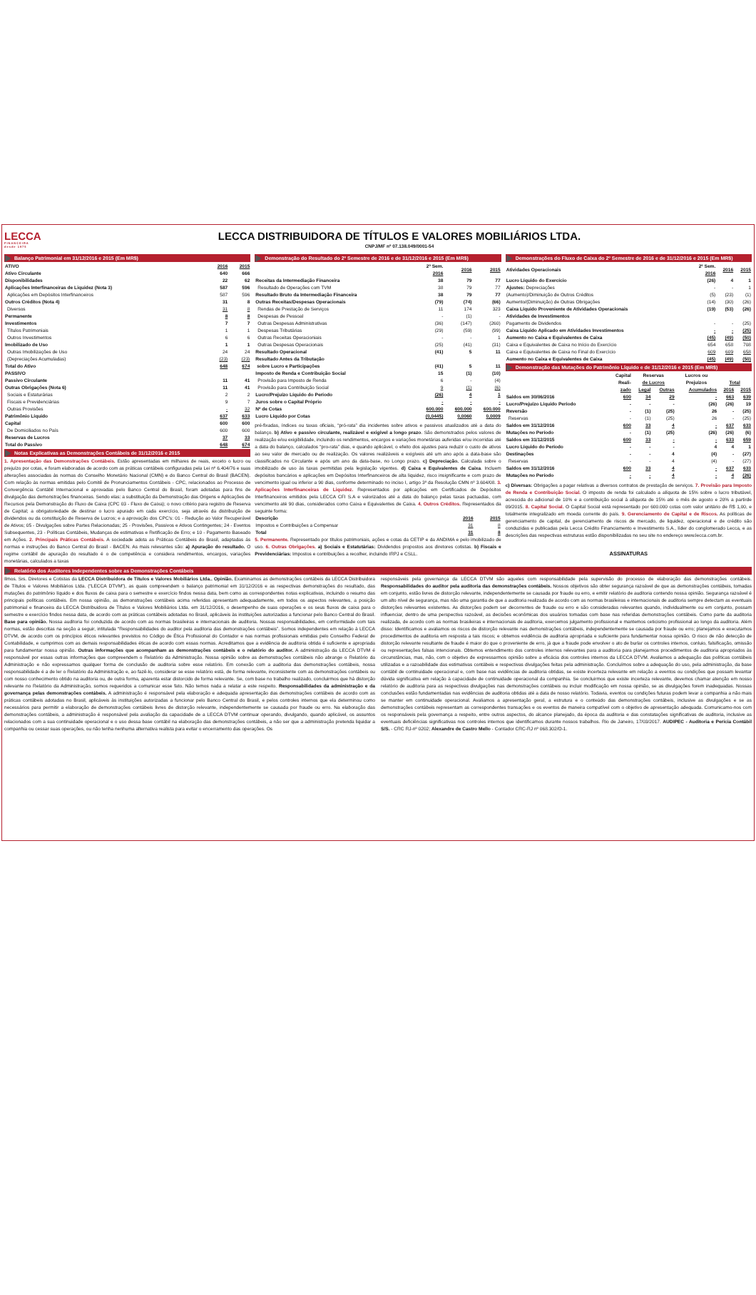LECCA
FINANCEIRA
desde 1975
LECCA DISTRIBUIDORA DE TÍTULOS E VALORES MOBILIÁRIOS LTDA.
CNPJ/MF nº 07.138.049/0001-54
Balanço Patrimonial em 31/12/2016 e 2015 (Em MR$)
| ATIVO | 2016 | 2015 |
| Ativo Circulante | 640 | 666 |
| Disponibilidades | 22 | 62 |
| Aplicações Interfinanceiras de Liquidez (Nota 3) | 587 | 596 |
| Aplicações em Depósitos Interfinanceiros | 587 | 596 |
| Outros Créditos (Nota 4) | 31 | 8 |
| Diversos | 31 | 8 |
| Permanente | 8 | 8 |
| Investimentos | 7 | 7 |
| Títulos Patrimoniais | 1 | 1 |
| Outros Investimentos | 6 | 6 |
| Imobilizado de Uso | 1 | 1 |
| Outras Imobilizações de Uso | 24 | 24 |
| (Depreciações Acumuladas) | (23) | (23) |
| Total do Ativo | 648 | 674 |
| PASSIVO | | |
| Passivo Circulante | 11 | 41 |
| Outras Obrigações (Nota 6) | 11 | 41 |
| Sociais e Estaturárias | 2 | 2 |
| Fiscais e Previdenciárias | 9 | 7 |
| Outras Provisões | - | 32 |
| Patrimônio Líquido | 637 | 633 |
| Capital | 600 | 600 |
| De Domiciliados no País | 600 | 600 |
| Reservas de Lucros | 37 | 33 |
| Total do Passivo | 648 | 674 |
Notas Explicativas as Demonstrações Contábeis de 31/12/2016 e 2015
1. Apresentação das Demonstrações Contábeis. Estão apresentadas em milhares de reais, exceto o lucro ou prejuízo por cotas, e foram elaboradas de acordo com as práticas contábeis configuradas pela Lei nº 6.404/76 e suas alterações associadas às normas do Conselho Monetário Nacional (CMN) e do Banco Central do Brasil (BACEN). Com relação às normas emitidas pelo Comitê de Pronunciamentos Contábeis - CPC, relacionados ao Processo de Convergência Contábil Internacional e aprovadas pelo Banco Central do Brasil, foram adotadas para fins de divulgação das demonstrações financeiras. Sendo elas: a substituição da Demonstração das Origens e Aplicações de Recursos pela Demonstração do Fluxo de Caixa (CPC 03 - Fluxo de Caixa); o novo critério para registro de Reserva de Capital; a obrigatoriedade de destinar o lucro apurado em cada exercício, seja através da distribuição de dividendos ou da constituição de Reserva de Lucros; e a aprovação dos CPC's: 01 - Redução ao Valor Recuperável de Ativos; 05 - Divulgações sobre Partes Relacionadas; 25 - Provisões, Passivos e Ativos Contingentes; 24 - Eventos Subsequentes, 23 - Políticas Contábeis, Mudanças de estimativas e Retificação de Erro; e 10 - Pagamento Baseado em Ações. 2. Principais Práticas Contábeis. A sociedade adota as Práticas Contábeis do Brasil, adaptadas ás normas e instruções do Banco Central do Brasil - BACEN. As mais relevantes são: a) Apuração do resultado. O regime contábil de apuração do resultado é o de competência e considera rendimentos, encargos, variações monetárias, calculados a taxas
Demonstração do Resultado do 2º Semestre de 2016 e de 31/12/2016 e 2015 (Em MR$)
| | 2º Sem. 2016 | 2016 | 2015 |
| Receitas da Intermediação Financeira | 38 | 79 | 77 |
| Resultado de Operações com TVM | 38 | 79 | 77 |
| Resultado Bruto da Intermediação Financeira | 38 | 79 | 77 |
| Outras Receitas/Despesas Operacionais | (79) | (74) | (66) |
| Rendas de Prestação de Serviços | 11 | 174 | 323 |
| Despesas de Pessoal | - | (1) | - |
| Outras Despesas Administrativas | (36) | (147) | (260) |
| Despesas Tributárias | (29) | (59) | (99) |
| Outras Receitas Operacioniais | - | - | 1 |
| Outras Despesas Operacionais | (25) | (41) | (31) |
| Resultado Operacional | (41) | 5 | 11 |
| Resultado Antes da Tributação sobre Lucro e Participações | (41) | 5 | 11 |
| Imposto de Renda e Contribuição Social | 15 | (1) | (10) |
| Provisão para Imposto de Renda | 6 | - | (4) |
| Provisão para Contribuição Social | 9 | (1) | (6) |
| Lucro/Prejuízo Líquido do Período | (26) | 4 | 1 |
| Juros sobre o Capital Próprio | - | - | - |
| Nº de Cotas | 600.000 | 600.000 | 600.000 |
| Lucro Líquido por Cotas | (0,0445) | 0,0060 | 0,0009 |
pré-fixadas, índices ou taxas oficiais, “pró-rata” dia incidentes sobre ativos e passivos atualizados até a data do balanço. b) Ativo e passivo circulante, realizável e exigível a longo prazo. São demonstrados pelos valores de realização e/ou exigibilidade, incluindo os rendimentos, encargos e variações monetárias auferidas e/ou incorridas até a data do balanço, calculados “pro-rata” dias, e quando aplicável, o efeito dos ajustes para reduzir o custo de ativos ao seu valor de mercado ou de realização. Os valores realizáveis e exigíveis até um ano após a data-base são classificados no Circulante e após um ano da data-base, no Longo prazo. c) Depreciação. Calculada sobre o imobilizado de uso às taxas permitidas pela legislação vigentes. d) Caixa e Equivalentes de Caixa. Incluem depósitos bancários e aplicações em Depósitos Interfinanceiros de alta liquidez, risco insignificante e com prazo de vencimento igual ou inferior a 90 dias, conforme determinado no inciso I, artigo 3º da Resolução CMN nº 3.604/08. 3. Aplicações Interfinanceiras de Liquidez. Representados por aplicações em Certificados de Depósitos Interfinanceiros emitidos pela LECCA CFI S.A e valorizados até a data do balanço pelas taxas pactuadas, com vencimento até 90 dias, considerados como Caixa e Equivalentes de Caixa. 4. Outros Créditos. Representados da seguinte forma:
| Descrição | 2016 | 2015 |
| Impostos e Contribuições a Compensar | 31 | 8 |
| Total | 31 | 8 |
5. Permanente. Representado por títulos patrimoniais, ações e cotas da CETIP e da ANDIMA e pelo imobilizado de uso. 6. Outras Obrigações. a) Sociais e Estatutárias: Dividendos propostos aos diretores cotistas. b) Fiscais e Previdenciárias: Impostos e contribuições a recolher, incluindo IRPJ e CSLL.
Demonstrações do Fluxo de Caixa do 2º Semestre de 2016 e de 31/12/2016 e 2015 (Em MR$)
| Atividades Operacionais | 2º Sem. 2016 | 2016 | 2015 |
| Lucro Líquido do Exercício | (26) | 4 | 1 |
| Ajustes: Depreciações | - | - | 1 |
| (Aumento)/Diminuição de Outros Créditos | (5) | (23) | (1) |
| Aumento/(Diminuição) de Outras Obrigações | (14) | (30) | (26) |
| Caixa Líquido Proveniente de Atividades Operacionais | (19) | (53) | (26) |
| Atividades de Investimentos | | | |
| Pagamento de Dividendos | - | - | (25) |
| Caixa Líquido Aplicado em Atividades Investimentos | - | - | (25) |
| Aumento no Caixa e Equivalentes de Caixa | (45) | (49) | (50) |
| Caixa e Equivalentes de Caixa no Início do Exercício | 654 | 658 | 708 |
| Caixa e Equivalentes de Caixa no Final do Exercício | 609 | 609 | 658 |
| Aumento no Caixa e Equivalentes de Caixa | (45) | (49) | (50) |
Demonstração das Mutações do Patrimônio Líquido e de 31/12/2016 e 2015 (Em MR$)
| | Capital | Reservas | | Lucros ou | | |
| | Reali- | de Lucros | | Prejuízos | Total | |
| | zado | Legal | Outras | Acumulados | 2016 | 2015 |
| Saldos em 30/06/2016 | 600 | 34 | 29 | - | 663 | 639 |
| Lucro/Prejuízo Líquido Período | - | - | - | (26) | (26) | 19 |
| Reversão | - | (1) | (25) | 26 | - | (25) |
| Reservas | - | (1) | (25) | 26 | - | (25) |
| Saldos em 31/12/2016 | 600 | 33 | 4 | - | 637 | 633 |
| Mutações no Período | - | (1) | (25) | (26) | (26) | (6) |
| Saldos em 31/12/2015 | 600 | 33 | - | - | 633 | 659 |
| Lucro Líquido do Período | - | - | - | 4 | 4 | 1 |
| Destinações | - | - | 4 | (4) | - | (27) |
| Reservas | - | - | 4 | (4) | - | (27) |
| Saldos em 31/12/2016 | 600 | 33 | 4 | - | 637 | 633 |
| Mutações no Período | - | - | 4 | - | 4 | (26) |
c) Diversas: Obrigações a pagar relativas a diversos contratos de prestação de serviços. 7. Provisão para Imposto de Renda e Contribuição Social. O imposto de renda foi calculado a alíquota de 15% sobre o lucro tributável, acrescida do adicional de 10% e a contribuição social à alíquota de 15% até o mês de agosto e 20% a partirde 09/2015. 8. Capital Social. O Capital Social está representado por 600.000 cotas com valor unitário de R$ 1,00, e totalmente integralizado em moeda corrente do país. 9. Gerenciamento de Capital e de Riscos. As políticas de gerenciamento de capital, de gerenciamento de riscos de mercado, de liquidez, operacional e de crédito são conduzidas e publicadas pela Lecca Crédito Financiamento e Investimento S.A., líder do conglomerado Lecca, e as descrições das respectivas estruturas estão disponibilizadas no seu site no endereço www.lecca.com.br.
ASSINATURAS
Relatório dos Auditores Independentes sobre as Demonstrações Contábeis
Ilmos. Srs. Diretores e Cotistas da LECCA Distribuidora de Títulos e Valores Mobiliários Ltda.. Opinião. Examinamos as demonstrações contábeis da LECCA Distribuidora de Títulos e Valores Mobiliários Ltda. (“LECCA DTVM”), as quais compreendem o balanço patrimonial em 31/12/2016 e as respectivas demonstrações do resultado, das mutações do patrimônio líquido e dos fluxos de caixa para o semestre e exercício findos nessa data, bem como as correspondentes notas explicativas, incluindo o resumo das principais políticas contábeis. Em nossa opinião, as demonstrações contábeis acima referidas apresentam adequadamente, em todos os aspectos relevantes, a posição patrimonial e financeira da LECCA Distribuidora de Títulos e Valores Mobiliários Ltda. em 31/12/2016, o desempenho de suas operações e os seus fluxos de caixa para o semestre e exercício findos nessa data, de acordo com as práticas contábeis adotadas no Brasil, aplicáveis às instituições autorizadas a funcionar pelo Banco Central do Brasil. Base para opinião. Nossa auditoria foi conduzida de acordo com as normas brasileiras e internacionais de auditoria. Nossas responsabilidades, em conformidade com tais normas, estão descritas na seção a seguir, intitulada “Responsabilidades do auditor pela auditoria das demonstrações contábeis”. Somos independentes em relação à LECCA DTVM, de acordo com os princípios éticos relevantes previstos no Código de Ética Profissional do Contador e nas normas profissionais emitidas pelo Conselho Federal de Contabilidade, e cumprimos com as demais responsabilidades éticas de acordo com essas normas. Acreditamos que a evidência de auditoria obtida é suficiente e apropriada para fundamentar nossa opinião. Outras informações que acompanham as demonstrações contábeis e o relatório do auditor. A administração da LECCA DTVM é responsável por essas outras informações que compreendem o Relatório da Administração. Nossa opinião sobre as demonstrações contábeis não abrange o Relatório da Administração e não expressamos qualquer forma de conclusão de auditoria sobre esse relatório. Em conexão com a auditoria das demonstrações contábeis, nossa responsabilidade é a de ler o Relatório da Administração e, ao fazê-lo, considerar se esse relatório está, de forma relevante, inconsistente com as demonstrações contábeis ou com nosso conhecimento obtido na auditoria ou, de outra forma, aparenta estar distorcido de forma relevante. Se, com base no trabalho realizado, concluirmos que há distorção relevante no Relatório da Administração, somos requeridos a comunicar esse fato. Não temos nada a relatar a este respeito. Responsabilidades da administração e da governança pelas demonstrações contábeis. A administração é responsável pela elaboração e adequada apresentação das demonstrações contábeis de acordo com as práticas contábeis adotadas no Brasil, aplicáveis às instituições autorizadas a funcionar pelo Banco Central do Brasil, e pelos controles internos que ela determinou como necessários para permitir a elaboração de demonstrações contábeis livres de distorção relevante, independentemente se causada por fraude ou erro. Na elaboração das demonstrações contábeis, a administração é responsável pela avaliação da capacidade de a LECCA DTVM continuar operando, divulgando, quando aplicável, os assuntos relacionados com a sua continuidade operacional e o uso dessa base contábil na elaboração das demonstrações contábeis, a não ser que a administração pretenda liquidar a companhia ou cessar suas operações, ou não tenha nenhuma alternativa realista para evitar o encerramento das operações. Os
responsáveis pela governança da LECCA DTVM são aqueles com responsabilidade pela supervisão do processo de elaboração das demonstrações contábeis. Responsabilidades do auditor pela auditoria das demonstrações contábeis. Nossos objetivos são obter segurança razoável de que as demonstrações contábeis, tomadas em conjunto, estão livres de distorção relevante, independentemente se causada por fraude ou erro, e emitir relatório de auditoria contendo nossa opinião. Segurança razoável é um alto nível de segurança, mas não uma garantia de que a auditoria realizada de acordo com as normas brasileiras e internacionais de auditoria sempre detectam as eventuais distorções relevantes existentes. As distorções podem ser decorrentes de fraude ou erro e são consideradas relevantes quando, individualmente ou em conjunto, possam influenciar, dentro de uma perspectiva razoável, as decisões econômicas dos usuários tomadas com base nas referidas demonstrações contábeis. Como parte da auditoria realizada, de acordo com as normas brasileiras e internacionais de auditoria, exercemos julgamento profissional e mantemos ceticismo profissional ao longo da auditoria. Além disso: Identificamos e avaliamos os riscos de distorção relevante nas demonstrações contábeis, independentemente se causada por fraude ou erro; planejamos e executamos procedimentos de auditoria em resposta a tais riscos; e obtemos evidência de auditoria apropriada e suficiente para fundamentar nossa opinião. O risco de não detecção de distorção relevante resultante de fraude é maior do que o proveniente de erro, já que a fraude pode envolver o ato de burlar os controles internos, conluio, falsificação, omissão ou representações falsas intencionais. Obtemos entendimento dos controles internos relevantes para a auditoria para planejarmos procedimentos de auditoria apropriados às circunstâncias, mas, não, com o objetivo de expressarmos opinião sobre a eficácia dos controles internos da LECCA DTVM. Avaliamos a adequação das políticas contábeis utilizadas e a razoabilidade das estimativas contábeis e respectivas divulgações feitas pela administração. Concluímos sobre a adequação do uso, pela administração, da base contábil de continuidade operacional e, com base nas evidências de auditoria obtidas, se existe incerteza relevante em relação a eventos ou condições que possam levantar dúvida significativa em relação à capacidade de continuidade operacional da companhia. Se concluirmos que existe incerteza relevante, devemos chamar atenção em nosso relatório de auditoria para as respectivas divulgações nas demonstrações contábeis ou incluir modificação em nossa opinião, se as divulgações forem inadequadas. Nossas conclusões estão fundamentadas nas evidências de auditoria obtidas até a data de nosso relatório. Todavia, eventos ou condições futuras podem levar a companhia a não mais se manter em continuidade operacional. Avaliamos a apresentação geral, a estrutura e o conteúdo das demonstrações contábeis, inclusive as divulgações e se as demonstrações contábeis representam as correspondentes transações e os eventos de maneira compatível com o objetivo de apresentação adequada. Comunicamo-nos com os responsáveis pela governança a respeito, entre outros aspectos, do alcance planejado, da época da auditoria e das constatações significativas de auditoria, inclusive as eventuais deficiências significativas nos controles internos que identificamos durante nossos trabalhos. Rio de Janeiro, 17/03/2017. AUDIPEC - Auditoria e Perícia Contábil S/S. - CRC RJ-nº 0202; Alexandre de Castro Mello - Contador CRC-RJ nº 068.302/O-1.